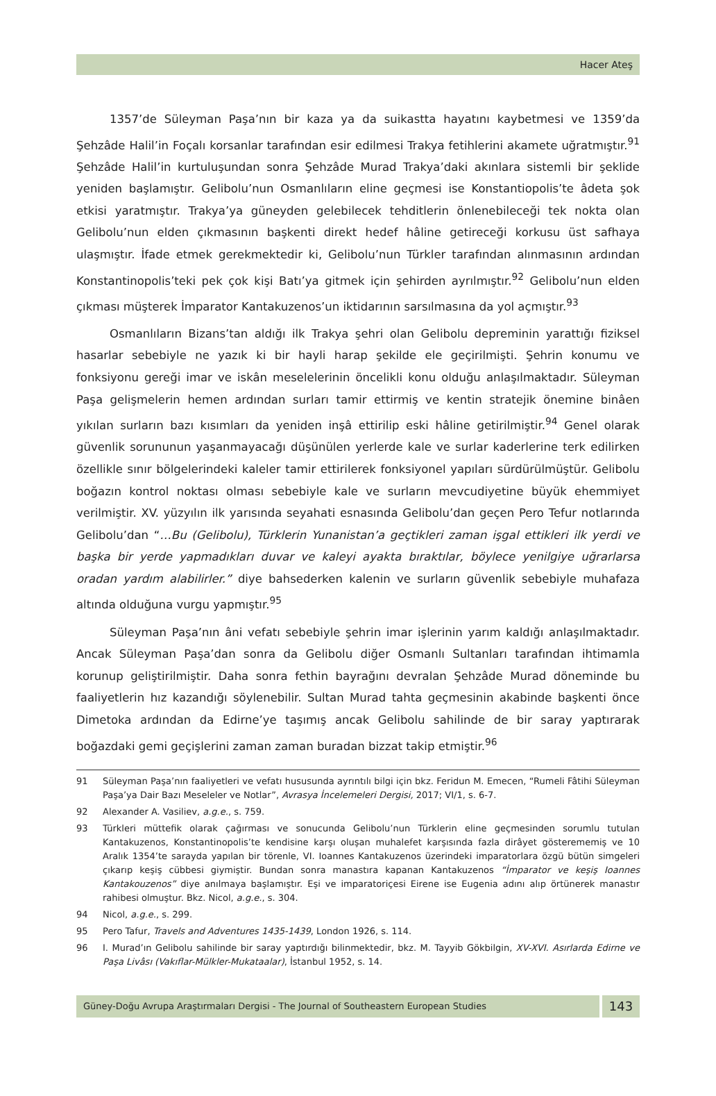Hacer Ateş
1357’de Süleyman Paşa’nın bir kaza ya da suikastta hayatını kaybetmesi ve 1359’da Şehzâde Halil’in Foçalı korsanlar tarafından esir edilmesi Trakya fetihlerini akamete uğratmıştır.<sup>91</sup> Şehzâde Halil’in kurtuluşundan sonra Şehzâde Murad Trakya’daki akınlara sistemli bir şeklide yeniden başlamıştır. Gelibolu’nun Osmanlıların eline geçmesi ise Konstantiopolis’te âdeta şok etkisi yaratmıştır. Trakya’ya güneyden gelebilecek tehditlerin önlenebileceği tek nokta olan Gelibolu’nun elden çıkmasının başkenti direkt hedef hâline getireceği korkusu üst safhaya ulaşmıştır. İfade etmek gerekmektedir ki, Gelibolu’nun Türkler tarafından alınmasının ardından Konstantinopolis’teki pek çok kişi Batı’ya gitmek için şehirden ayrılmıştır.<sup>92</sup> Gelibolu’nun elden çıkması müşterek İmparator Kantakuzenos’un iktidarının sarsılmasına da yol açmıştır.<sup>93</sup>
Osmanlıların Bizans’tan aldığı ilk Trakya şehri olan Gelibolu depreminin yarattığı fiziksel hasarlar sebebiyle ne yazık ki bir hayli harap şekilde ele geçirilmişti. Şehrin konumu ve fonksiyonu gereği imar ve iskân meselelerinin öncelikli konu olduğu anlaşılmaktadır. Süleyman Paşa gelişmelerin hemen ardından surları tamir ettirmiş ve kentin stratejik önemine binâen yıkılan surların bazı kısımları da yeniden inşâ ettirilip eski hâline getirilmiştir.<sup>94</sup> Genel olarak güvenlik sorununun yaşanmayacağı düşünülen yerlerde kale ve surlar kaderlerine terk edilirken özellikle sınır bölgelerindeki kaleler tamir ettirilerek fonksiyonel yapıları sürdürülmüştür. Gelibolu boğazın kontrol noktası olması sebebiyle kale ve surların mevcudiyetine büyük ehemmiyet verilmiştir. XV. yüzyılın ilk yarısında seyahati esnasında Gelibolu’dan geçen Pero Tefur notlarında Gelibolu’dan “…Bu (Gelibolu), Türklerin Yunanistan’a geçtikleri zaman işgal ettikleri ilk yerdi ve başka bir yerde yapmadıkları duvar ve kaleyi ayakta bıraktılar, böylece yenilgiye uğrarlarsa oradan yardım alabilirler.” diye bahsederken kalenin ve surların güvenlik sebebiyle muhafaza altında olduğuna vurgu yapmıştır.<sup>95</sup>
Süleyman Paşa’nın âni vefatı sebebiyle şehrin imar işlerinin yarım kaldığı anlaşılmaktadır. Ancak Süleyman Paşa’dan sonra da Gelibolu diğer Osmanlı Sultanları tarafından ihtimamla korunup geliştirilmiştir. Daha sonra fethin bayrağını devralan Şehzâde Murad döneminde bu faaliyetlerin hız kazandığı söylenebilir. Sultan Murad tahta geçmesinin akabinde başkenti önce Dimetoka ardından da Edirne’ye taşımış ancak Gelibolu sahilinde de bir saray yaptırarak boğazdaki gemi geçişlerini zaman zaman buradan bizzat takip etmiştir.<sup>96</sup>
91 Süleyman Paşa’nın faaliyetleri ve vefatı hususunda ayrıntılı bilgi için bkz. Feridun M. Emecen, “Rumeli Fâtihi Süleyman Paşa’ya Dair Bazı Meseleler ve Notlar”, Avrasya İncelemeleri Dergisi, 2017; VI/1, s. 6-7.
92 Alexander A. Vasiliev, a.g.e., s. 759.
93 Türkleri müttefik olarak çağırması ve sonucunda Gelibolu’nun Türklerin eline geçmesinden sorumlu tutulan Kantakuzenos, Konstantinopolis’te kendisine karşı oluşan muhalefet karşısında fazla dirâyet gösterememiş ve 10 Aralık 1354’te sarayda yapılan bir törenle, VI. Ioannes Kantakuzenos üzerindeki imparatorlara özgü bütün simgeleri çıkarıp keşiş cübbesi giymiştir. Bundan sonra manastıra kapanan Kantakuzenos “İmparator ve keşiş Ioannes Kantakouzenos” diye anılmaya başlamıştır. Eşi ve imparatoriçesi Eirene ise Eugenia adını alıp örtünerek manastır rahibesi olmuştur. Bkz. Nicol, a.g.e., s. 304.
94 Nicol, a.g.e., s. 299.
95 Pero Tafur, Travels and Adventures 1435-1439, London 1926, s. 114.
96 I. Murad’ın Gelibolu sahilinde bir saray yaptırdığı bilinmektedir, bkz. M. Tayyib Gökbilgin, XV-XVI. Asırlarda Edirne ve Paşa Livâsı (Vakıflar-Mülkler-Mukataalar), İstanbul 1952, s. 14.
Güney-Doğu Avrupa Araştırmaları Dergisi - The Journal of Southeastern European Studies
143